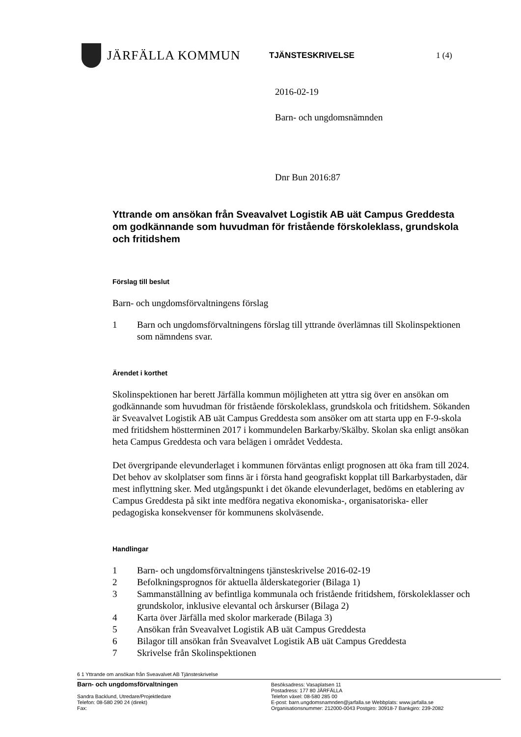JÄRFÄLLA KOMMUN
TJÄNSTESKRIVELSE 1 (4)
2016-02-19
Barn- och ungdomsnämnden
Dnr Bun 2016:87
Yttrande om ansökan från Sveavalvet Logistik AB uät Campus Greddesta om godkännande som huvudman för fristående förskoleklass, grundskola och fritidshem
Förslag till beslut
Barn- och ungdomsförvaltningens förslag
1 Barn och ungdomsförvaltningens förslag till yttrande överlämnas till Skolinspektionen som nämndens svar.
Ärendet i korthet
Skolinspektionen har berett Järfälla kommun möjligheten att yttra sig över en ansökan om godkännande som huvudman för fristående förskoleklass, grundskola och fritidshem. Sökanden är Sveavalvet Logistik AB uät Campus Greddesta som ansöker om att starta upp en F-9-skola med fritidshem höstterminen 2017 i kommundelen Barkarby/Skälby. Skolan ska enligt ansökan heta Campus Greddesta och vara belägen i området Veddesta.
Det övergripande elevunderlaget i kommunen förväntas enligt prognosen att öka fram till 2024. Det behov av skolplatser som finns är i första hand geografiskt kopplat till Barkarbystaden, där mest inflyttning sker. Med utgångspunkt i det ökande elevunderlaget, bedöms en etablering av Campus Greddesta på sikt inte medföra negativa ekonomiska-, organisatoriska- eller pedagogiska konsekvenser för kommunens skolväsende.
Handlingar
1 Barn- och ungdomsförvaltningens tjänsteskrivelse 2016-02-19
2 Befolkningsprognos för aktuella ålderskategorier (Bilaga 1)
3 Sammanställning av befintliga kommunala och fristående fritidshem, förskoleklasser och grundskolor, inklusive elevantal och årskurser (Bilaga 2)
4 Karta över Järfälla med skolor markerade (Bilaga 3)
5 Ansökan från Sveavalvet Logistik AB uät Campus Greddesta
6 Bilagor till ansökan från Sveavalvet Logistik AB uät Campus Greddesta
7 Skrivelse från Skolinspektionen
6 1 Yttrande om ansökan från Sveavalvet AB Tjänsteskrivelse
Barn- och ungdomsförvaltningen
Sandra Backlund, Utredare/Projektledare
Telefon: 08-580 290 24 (direkt)
Fax:
Besöksadress: Vasaplatsen 11
Postadress: 177 80 JÄRFÄLLA
Telefon växel: 08-580 285 00
E-post: barn.ungdomsnamnden@jarfalla.se Webbplats: www.jarfalla.se
Organisationsnummer: 212000-0043 Postgiro: 30918-7 Bankgiro: 239-2082